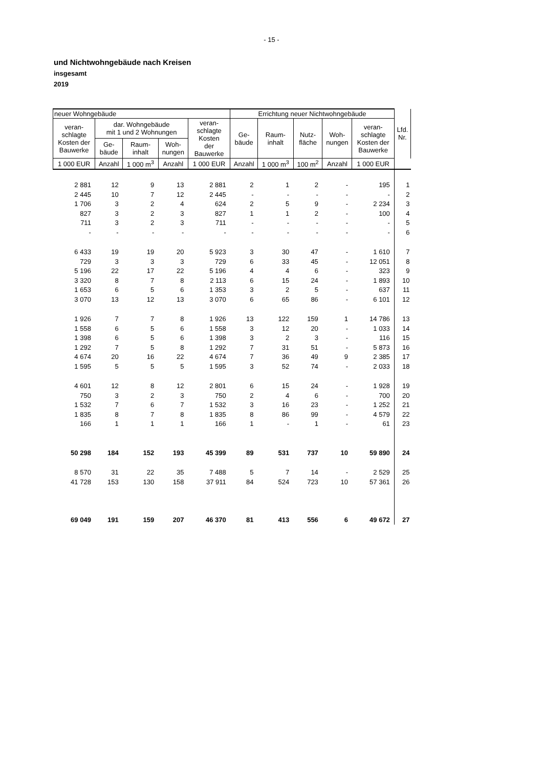- 15 -
und Nichtwohngebäude nach Kreisen
insgesamt
2019
| neuer Wohngebäude | | | | | Errichtung neuer Nichtwohngebäude | | | | | Lfd. Nr. |
| --- | --- | --- | --- | --- | --- | --- | --- | --- | --- | --- |
| veran- schlagte Kosten der Bauwerke | dar. Wohngebäude mit 1 und 2 Wohnungen | | | veran- schlagte Kosten der Bauwerke | Ge- bäude | Raum- inhalt | Nutz- fläche | Woh- nungen | veran- schlagte Kosten der Bauwerke | |
| | Ge- bäude | Raum- inhalt | Woh- nungen | | | | | | | |
| 1 000 EUR | Anzahl | 1 000 m<sup>3</sup> | Anzahl | 1 000 EUR | Anzahl | 1 000 m<sup>3</sup> | 100 m<sup>2</sup> | Anzahl | 1 000 EUR | |
| 2 881 | 12 | 9 | 13 | 2 881 | 2 | 1 | 2 | - | 195 | 1 |
| 2 445 | 10 | 7 | 12 | 2 445 | - | - | - | - | - | 2 |
| 1 706 | 3 | 2 | 4 | 624 | 2 | 5 | 9 | - | 2 234 | 3 |
| 827 | 3 | 2 | 3 | 827 | 1 | 1 | 2 | - | 100 | 4 |
| 711 | 3 | 2 | 3 | 711 | - | - | - | - | - | 5 |
| - | - | - | - | - | - | - | - | - | - | 6 |
| 6 433 | 19 | 19 | 20 | 5 923 | 3 | 30 | 47 | - | 1 610 | 7 |
| 729 | 3 | 3 | 3 | 729 | 6 | 33 | 45 | - | 12 051 | 8 |
| 5 196 | 22 | 17 | 22 | 5 196 | 4 | 4 | 6 | - | 323 | 9 |
| 3 320 | 8 | 7 | 8 | 2 113 | 6 | 15 | 24 | - | 1 893 | 10 |
| 1 653 | 6 | 5 | 6 | 1 353 | 3 | 2 | 5 | - | 637 | 11 |
| 3 070 | 13 | 12 | 13 | 3 070 | 6 | 65 | 86 | - | 6 101 | 12 |
| 1 926 | 7 | 7 | 8 | 1 926 | 13 | 122 | 159 | 1 | 14 786 | 13 |
| 1 558 | 6 | 5 | 6 | 1 558 | 3 | 12 | 20 | - | 1 033 | 14 |
| 1 398 | 6 | 5 | 6 | 1 398 | 3 | 2 | 3 | - | 116 | 15 |
| 1 292 | 7 | 5 | 8 | 1 292 | 7 | 31 | 51 | - | 5 873 | 16 |
| 4 674 | 20 | 16 | 22 | 4 674 | 7 | 36 | 49 | 9 | 2 385 | 17 |
| 1 595 | 5 | 5 | 5 | 1 595 | 3 | 52 | 74 | - | 2 033 | 18 |
| 4 601 | 12 | 8 | 12 | 2 801 | 6 | 15 | 24 | - | 1 928 | 19 |
| 750 | 3 | 2 | 3 | 750 | 2 | 4 | 6 | - | 700 | 20 |
| 1 532 | 7 | 6 | 7 | 1 532 | 3 | 16 | 23 | - | 1 252 | 21 |
| 1 835 | 8 | 7 | 8 | 1 835 | 8 | 86 | 99 | - | 4 579 | 22 |
| 166 | 1 | 1 | 1 | 166 | 1 | - | 1 | - | 61 | 23 |
| 50 298 | 184 | 152 | 193 | 45 399 | 89 | 531 | 737 | 10 | 59 890 | 24 |
| 8 570 | 31 | 22 | 35 | 7 488 | 5 | 7 | 14 | - | 2 529 | 25 |
| 41 728 | 153 | 130 | 158 | 37 911 | 84 | 524 | 723 | 10 | 57 361 | 26 |
| 69 049 | 191 | 159 | 207 | 46 370 | 81 | 413 | 556 | 6 | 49 672 | 27 |